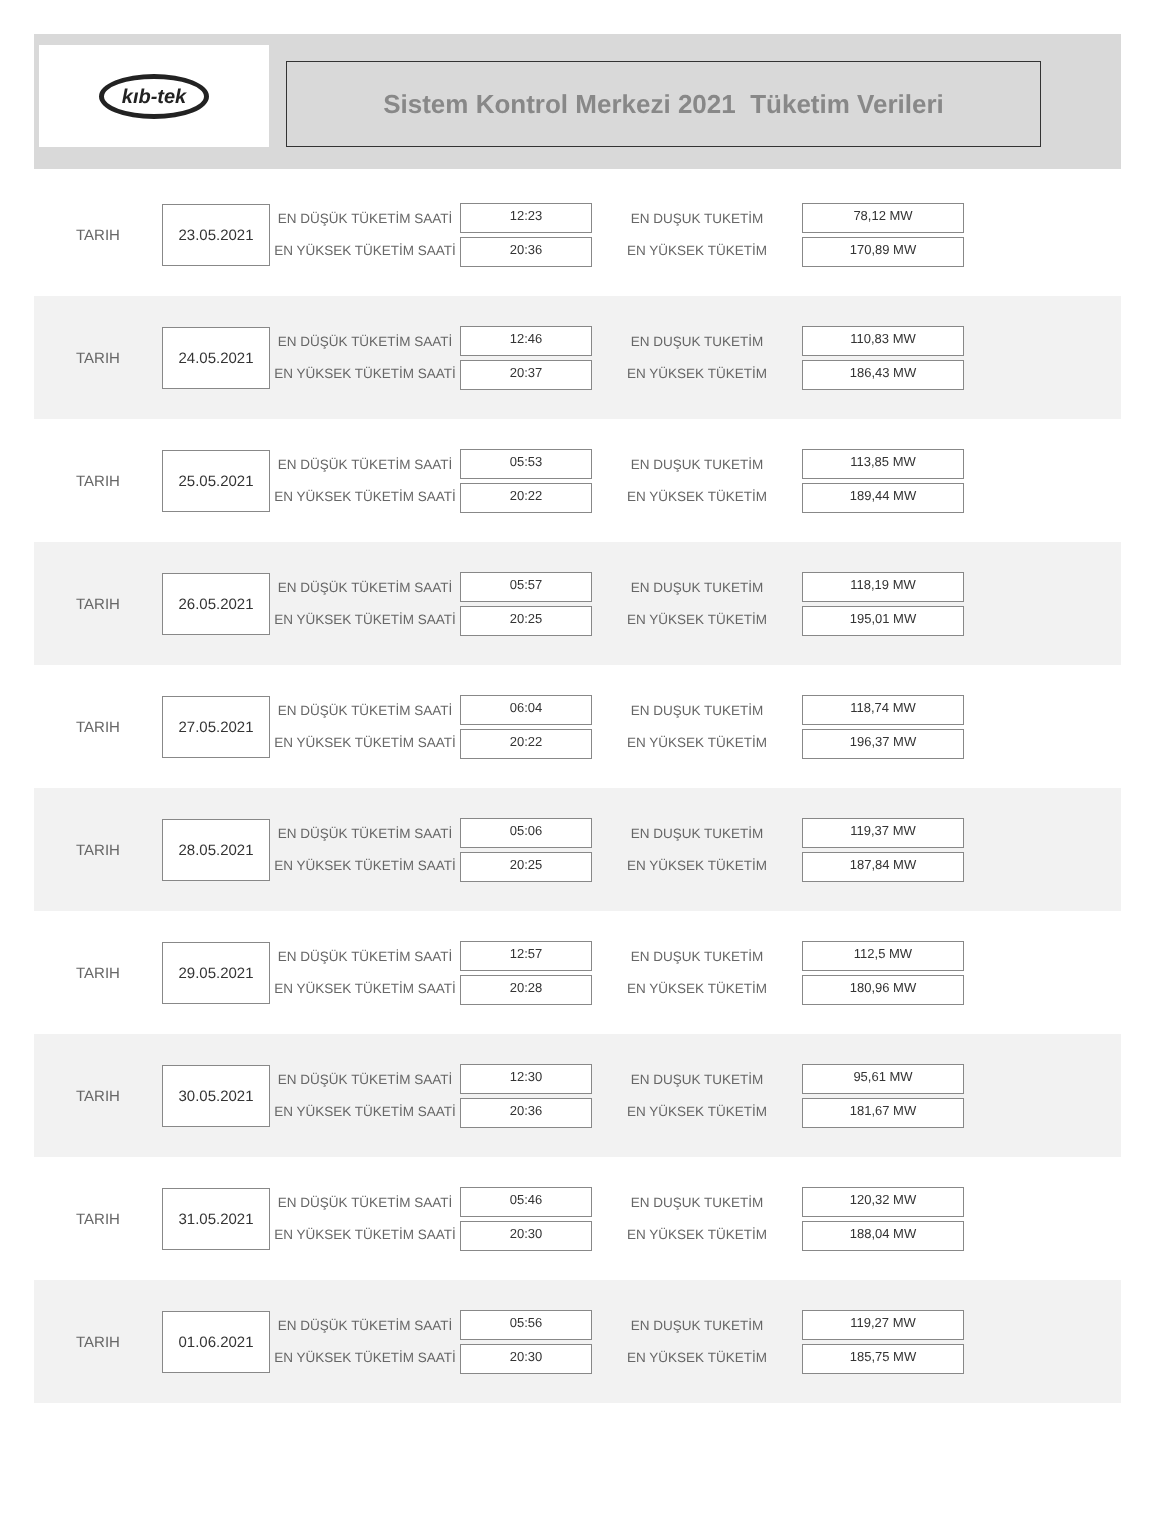kıb-tek
Sistem Kontrol Merkezi 2021 Tüketim Verileri
TARIH
23.05.2021
EN DÜŞÜK TÜKETİM SAATİ
EN YÜKSEK TÜKETİM SAATİ
12:23
20:36
EN DUŞUK TUKETİM
EN YÜKSEK TÜKETİM
78,12 MW
170,89 MW
TARIH
24.05.2021
EN DÜŞÜK TÜKETİM SAATİ
EN YÜKSEK TÜKETİM SAATİ
12:46
20:37
EN DUŞUK TUKETİM
EN YÜKSEK TÜKETİM
110,83 MW
186,43 MW
TARIH
25.05.2021
EN DÜŞÜK TÜKETİM SAATİ
EN YÜKSEK TÜKETİM SAATİ
05:53
20:22
EN DUŞUK TUKETİM
EN YÜKSEK TÜKETİM
113,85 MW
189,44 MW
TARIH
26.05.2021
EN DÜŞÜK TÜKETİM SAATİ
EN YÜKSEK TÜKETİM SAATİ
05:57
20:25
EN DUŞUK TUKETİM
EN YÜKSEK TÜKETİM
118,19 MW
195,01 MW
TARIH
27.05.2021
EN DÜŞÜK TÜKETİM SAATİ
EN YÜKSEK TÜKETİM SAATİ
06:04
20:22
EN DUŞUK TUKETİM
EN YÜKSEK TÜKETİM
118,74 MW
196,37 MW
TARIH
28.05.2021
EN DÜŞÜK TÜKETİM SAATİ
EN YÜKSEK TÜKETİM SAATİ
05:06
20:25
EN DUŞUK TUKETİM
EN YÜKSEK TÜKETİM
119,37 MW
187,84 MW
TARIH
29.05.2021
EN DÜŞÜK TÜKETİM SAATİ
EN YÜKSEK TÜKETİM SAATİ
12:57
20:28
EN DUŞUK TUKETİM
EN YÜKSEK TÜKETİM
112,5 MW
180,96 MW
TARIH
30.05.2021
EN DÜŞÜK TÜKETİM SAATİ
EN YÜKSEK TÜKETİM SAATİ
12:30
20:36
EN DUŞUK TUKETİM
EN YÜKSEK TÜKETİM
95,61 MW
181,67 MW
TARIH
31.05.2021
EN DÜŞÜK TÜKETİM SAATİ
EN YÜKSEK TÜKETİM SAATİ
05:46
20:30
EN DUŞUK TUKETİM
EN YÜKSEK TÜKETİM
120,32 MW
188,04 MW
TARIH
01.06.2021
EN DÜŞÜK TÜKETİM SAATİ
EN YÜKSEK TÜKETİM SAATİ
05:56
20:30
EN DUŞUK TUKETİM
EN YÜKSEK TÜKETİM
119,27 MW
185,75 MW